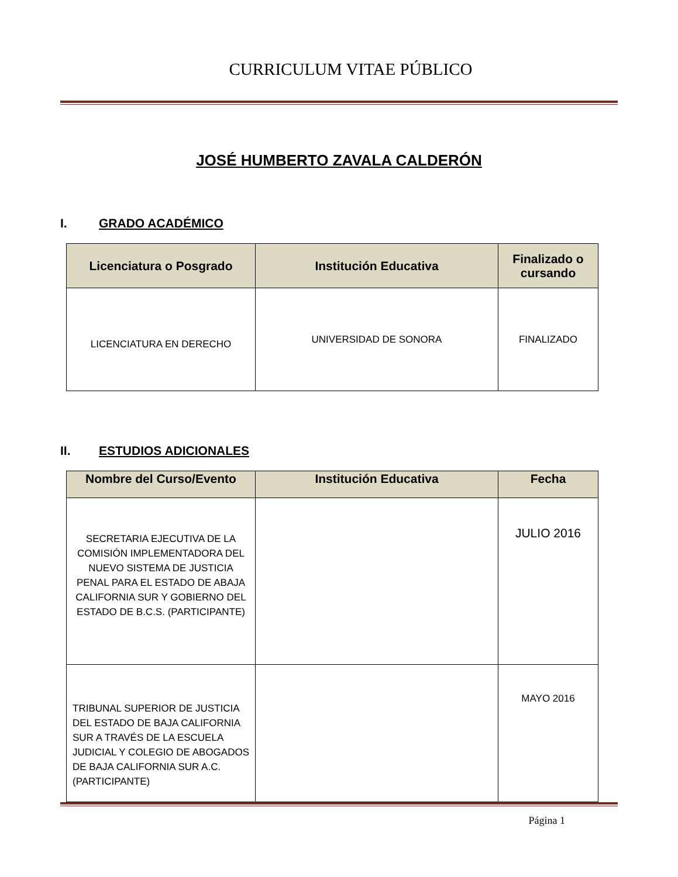CURRICULUM VITAE PÚBLICO
JOSÉ HUMBERTO ZAVALA CALDERÓN
I. GRADO ACADÉMICO
| Licenciatura o Posgrado | Institución Educativa | Finalizado o cursando |
| --- | --- | --- |
| LICENCIATURA EN DERECHO | UNIVERSIDAD DE SONORA | FINALIZADO |
II. ESTUDIOS ADICIONALES
| Nombre del Curso/Evento | Institución Educativa | Fecha |
| --- | --- | --- |
| SECRETARIA EJECUTIVA DE LA COMISIÓN IMPLEMENTADORA DEL NUEVO SISTEMA DE JUSTICIA PENAL PARA EL ESTADO DE ABAJA CALIFORNIA SUR Y GOBIERNO DEL ESTADO DE B.C.S. (PARTICIPANTE) | | JULIO 2016 |
| TRIBUNAL SUPERIOR DE JUSTICIA DEL ESTADO DE BAJA CALIFORNIA SUR A TRAVÉS DE LA ESCUELA JUDICIAL Y COLEGIO DE ABOGADOS DE BAJA CALIFORNIA SUR A.C. (PARTICIPANTE) | | MAYO 2016 |
Página 1